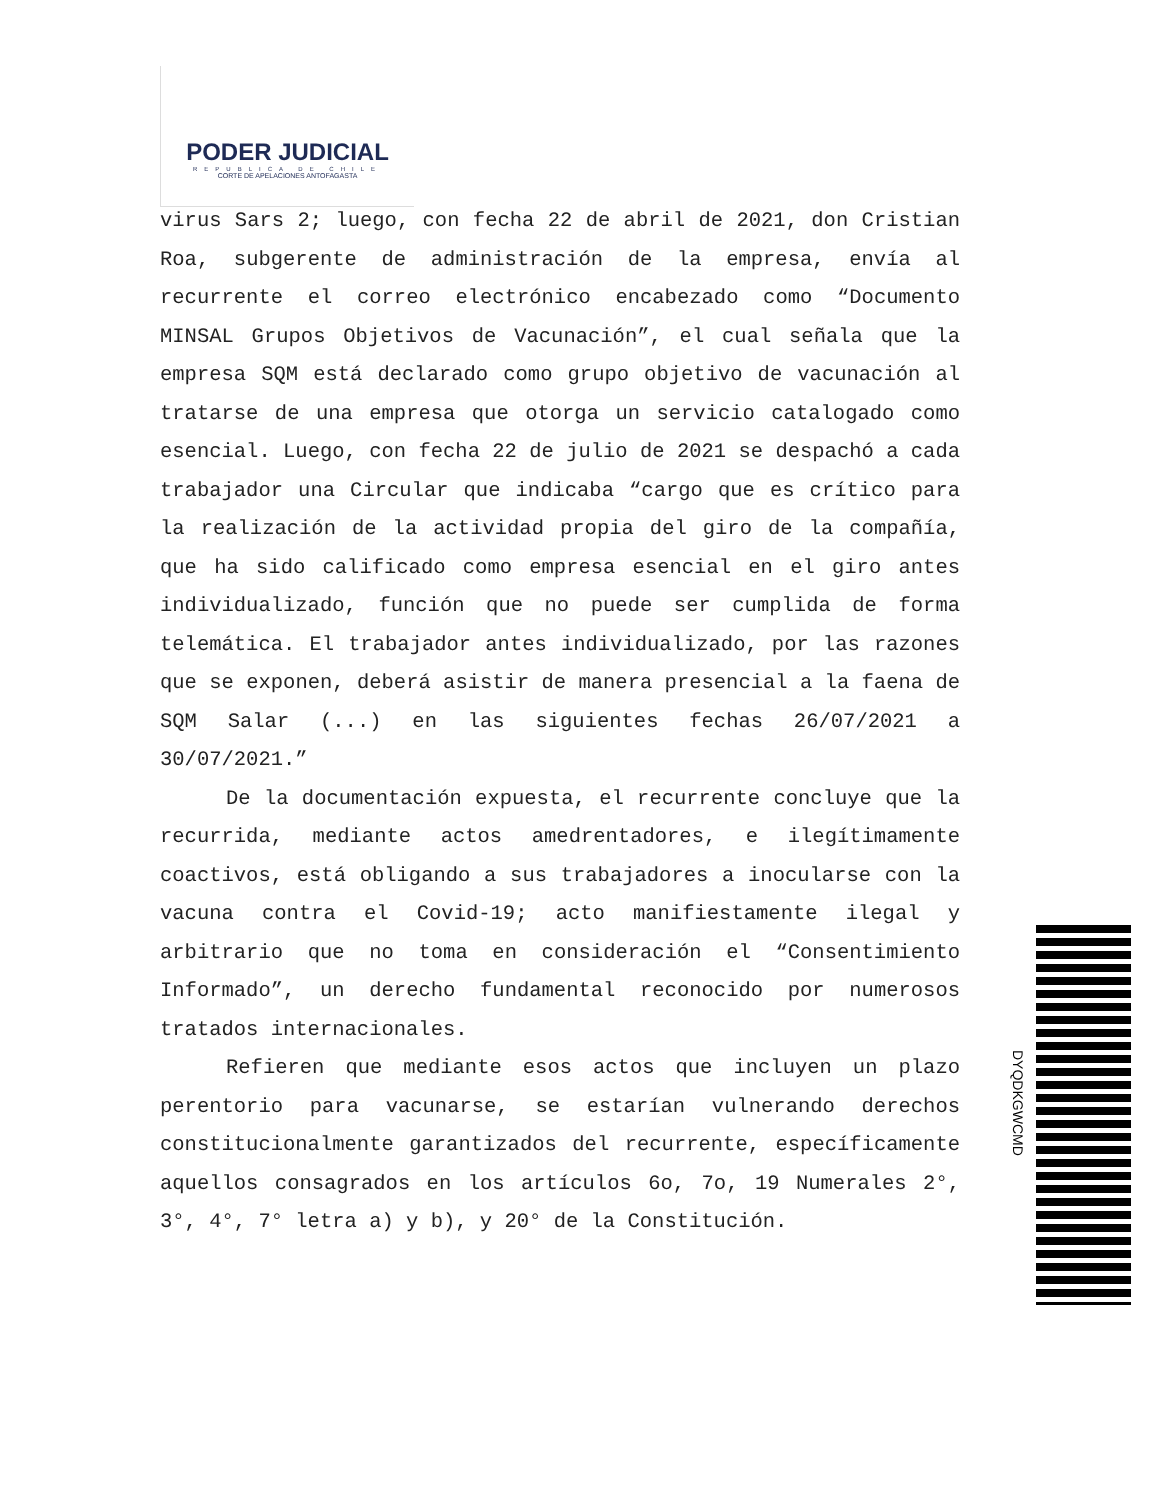PODER JUDICIAL
REPUBLICA DE CHILE
CORTE DE APELACIONES ANTOFAGASTA
virus Sars 2; luego, con fecha 22 de abril de 2021, don Cristian Roa, subgerente de administración de la empresa, envía al recurrente el correo electrónico encabezado como “Documento MINSAL Grupos Objetivos de Vacunación”, el cual señala que la empresa SQM está declarado como grupo objetivo de vacunación al tratarse de una empresa que otorga un servicio catalogado como esencial. Luego, con fecha 22 de julio de 2021 se despachó a cada trabajador una Circular que indicaba “cargo que es crítico para la realización de la actividad propia del giro de la compañía, que ha sido calificado como empresa esencial en el giro antes individualizado, función que no puede ser cumplida de forma telemática. El trabajador antes individualizado, por las razones que se exponen, deberá asistir de manera presencial a la faena de SQM Salar (...) en las siguientes fechas 26/07/2021 a 30/07/2021.”
De la documentación expuesta, el recurrente concluye que la recurrida, mediante actos amedrentadores, e ilegítimamente coactivos, está obligando a sus trabajadores a inocularse con la vacuna contra el Covid-19; acto manifiestamente ilegal y arbitrario que no toma en consideración el “Consentimiento Informado”, un derecho fundamental reconocido por numerosos tratados internacionales.
Refieren que mediante esos actos que incluyen un plazo perentorio para vacunarse, se estarían vulnerando derechos constitucionalmente garantizados del recurrente, específicamente aquellos consagrados en los artículos 6o, 7o, 19 Numerales 2°, 3°, 4°, 7° letra a) y b), y 20° de la Constitución.
DYQDKGWCMD